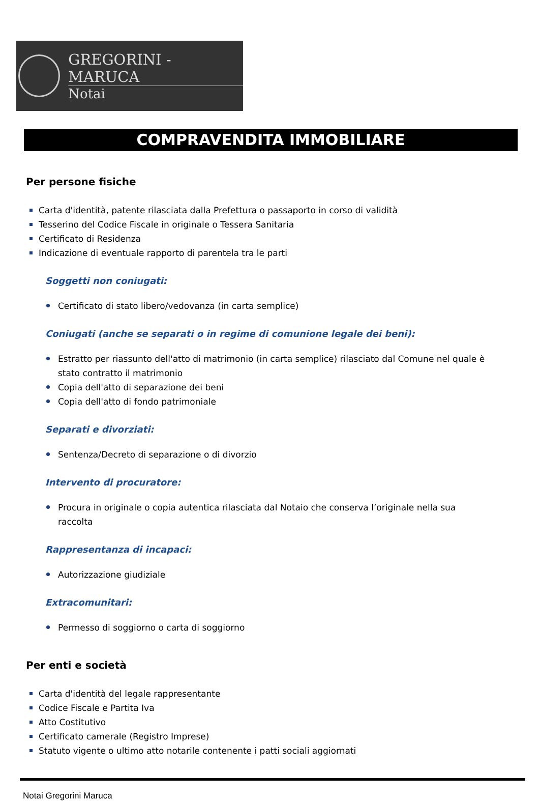GREGORINI - MARUCA
Notai
COMPRAVENDITA IMMOBILIARE
Per persone fisiche
Carta d'identità, patente rilasciata dalla Prefettura o passaporto in corso di validità
Tesserino del Codice Fiscale in originale o Tessera Sanitaria
Certificato di Residenza
Indicazione di eventuale rapporto di parentela tra le parti
Soggetti non coniugati:
Certificato di stato libero/vedovanza (in carta semplice)
Coniugati (anche se separati o in regime di comunione legale dei beni):
Estratto per riassunto dell'atto di matrimonio (in carta semplice) rilasciato dal Comune nel quale è stato contratto il matrimonio
Copia dell'atto di separazione dei beni
Copia dell'atto di fondo patrimoniale
Separati e divorziati:
Sentenza/Decreto di separazione o di divorzio
Intervento di procuratore:
Procura in originale o copia autentica rilasciata dal Notaio che conserva l’originale nella sua raccolta
Rappresentanza di incapaci:
Autorizzazione giudiziale
Extracomunitari:
Permesso di soggiorno o carta di soggiorno
Per enti e società
Carta d'identità del legale rappresentante
Codice Fiscale e Partita Iva
Atto Costitutivo
Certificato camerale (Registro Imprese)
Statuto vigente o ultimo atto notarile contenente i patti sociali aggiornati
Notai Gregorini Maruca